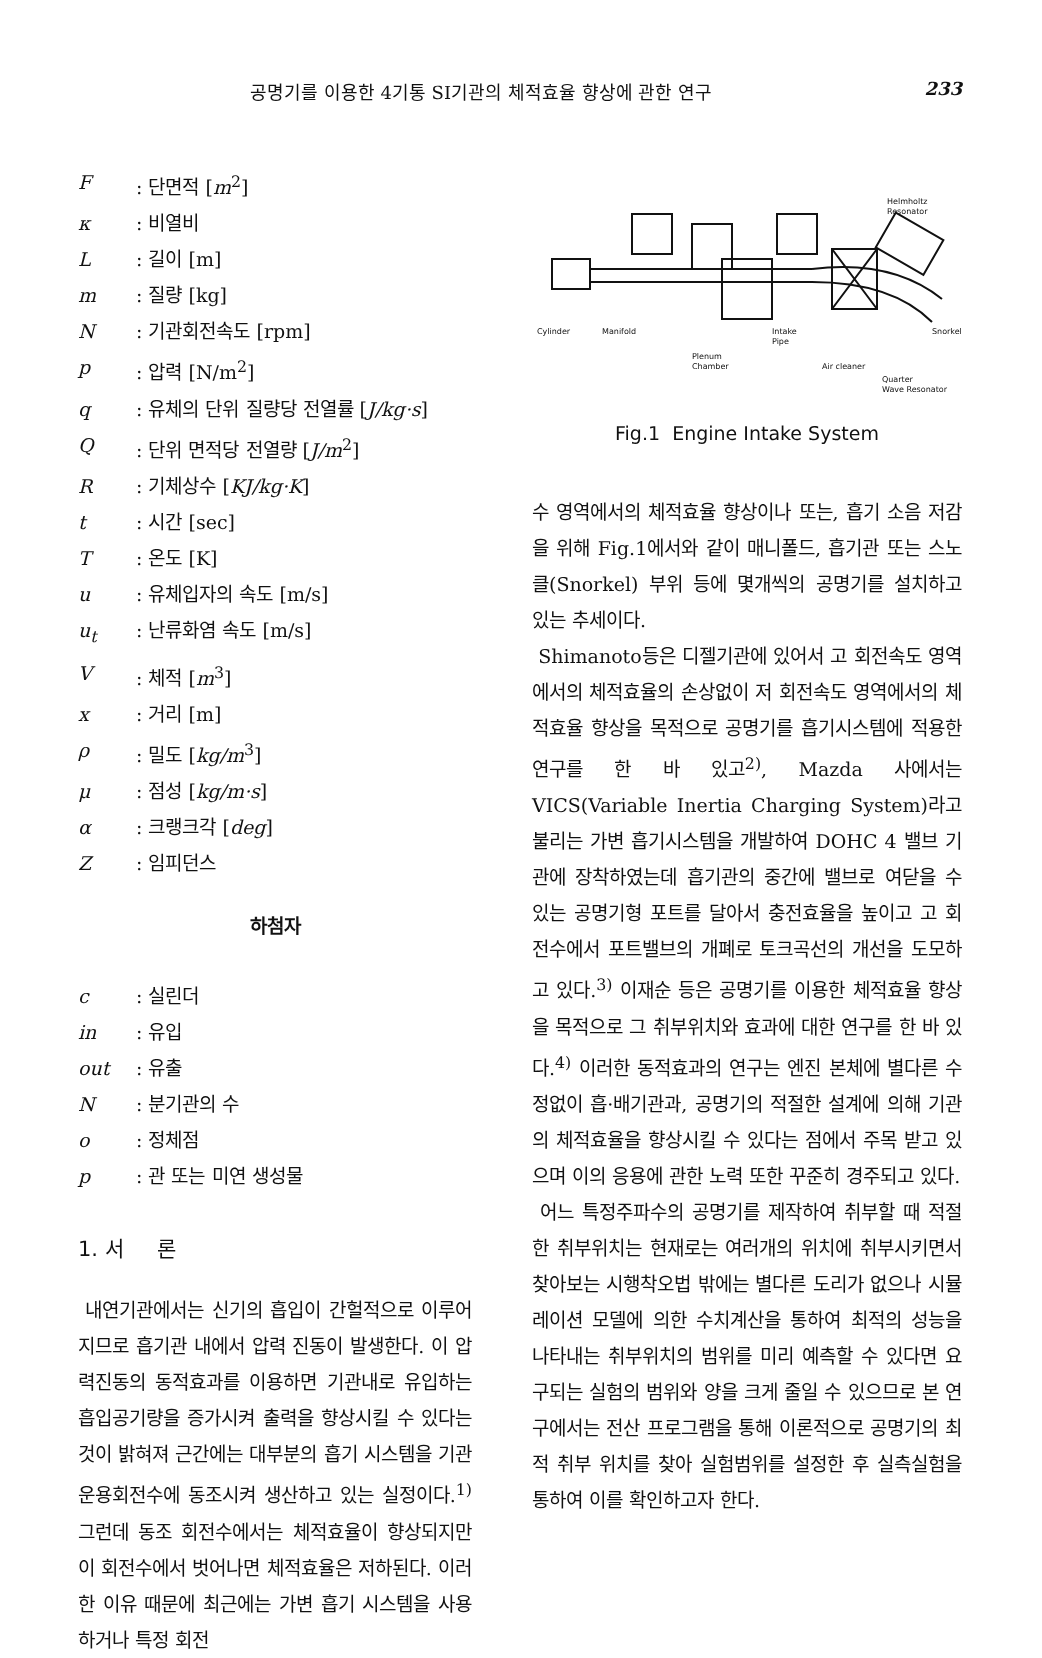공명기를 이용한 4기통 SI기관의 체적효율 향상에 관한 연구 233
F: 단면적 [m<sup>2</sup>]
κ: 비열비
L: 길이 [m]
m: 질량 [kg]
N: 기관회전속도 [rpm]
p: 압력 [N/m<sup>2</sup>]
q: 유체의 단위 질량당 전열률 [J/kg·s]
Q: 단위 면적당 전열량 [J/m<sup>2</sup>]
R: 기체상수 [KJ/kg·K]
t: 시간 [sec]
T: 온도 [K]
u: 유체입자의 속도 [m/s]
u<sub>t</sub>: 난류화염 속도 [m/s]
V: 체적 [m<sup>3</sup>]
x: 거리 [m]
ρ: 밀도 [kg/m<sup>3</sup>]
μ: 점성 [kg/m·s]
α: 크랭크각 [deg]
Z: 임피던스
하첨자
c: 실린더
in: 유입
out: 유출
N: 분기관의 수
o: 정체점
p: 관 또는 미연 생성물
1. 서 론
내연기관에서는 신기의 흡입이 간헐적으로 이루어지므로 흡기관 내에서 압력 진동이 발생한다. 이 압력진동의 동적효과를 이용하면 기관내로 유입하는 흡입공기량을 증가시켜 출력을 향상시킬 수 있다는 것이 밝혀져 근간에는 대부분의 흡기 시스템을 기관 운용회전수에 동조시켜 생산하고 있는 실정이다.<sup>1)</sup> 그런데 동조 회전수에서는 체적효율이 향상되지만 이 회전수에서 벗어나면 체적효율은 저하된다. 이러한 이유 때문에 최근에는 가변 흡기 시스템을 사용하거나 특정 회전
Helmholtz
Resonator
Snorkel
Cylinder
Manifold
Intake
Pipe
Plenum
Chamber
Air cleaner
Quarter
Wave Resonator
Fig.1 Engine Intake System
수 영역에서의 체적효율 향상이나 또는, 흡기 소음 저감을 위해 Fig.1에서와 같이 매니폴드, 흡기관 또는 스노클(Snorkel) 부위 등에 몇개씩의 공명기를 설치하고 있는 추세이다.
Shimanoto등은 디젤기관에 있어서 고 회전속도 영역에서의 체적효율의 손상없이 저 회전속도 영역에서의 체적효율 향상을 목적으로 공명기를 흡기시스템에 적용한 연구를 한 바 있고<sup>2)</sup>, Mazda 사에서는 VICS(Variable Inertia Charging System)라고 불리는 가변 흡기시스템을 개발하여 DOHC 4 밸브 기관에 장착하였는데 흡기관의 중간에 밸브로 여닫을 수 있는 공명기형 포트를 달아서 충전효율을 높이고 고 회전수에서 포트밸브의 개폐로 토크곡선의 개선을 도모하고 있다.<sup>3)</sup> 이재순 등은 공명기를 이용한 체적효율 향상을 목적으로 그 취부위치와 효과에 대한 연구를 한 바 있다.<sup>4)</sup> 이러한 동적효과의 연구는 엔진 본체에 별다른 수정없이 흡·배기관과, 공명기의 적절한 설계에 의해 기관의 체적효율을 향상시킬 수 있다는 점에서 주목 받고 있으며 이의 응용에 관한 노력 또한 꾸준히 경주되고 있다.
어느 특정주파수의 공명기를 제작하여 취부할 때 적절한 취부위치는 현재로는 여러개의 위치에 취부시키면서 찾아보는 시행착오법 밖에는 별다른 도리가 없으나 시뮬레이션 모델에 의한 수치계산을 통하여 최적의 성능을 나타내는 취부위치의 범위를 미리 예측할 수 있다면 요구되는 실험의 범위와 양을 크게 줄일 수 있으므로 본 연구에서는 전산 프로그램을 통해 이론적으로 공명기의 최적 취부 위치를 찾아 실험범위를 설정한 후 실측실험을 통하여 이를 확인하고자 한다.